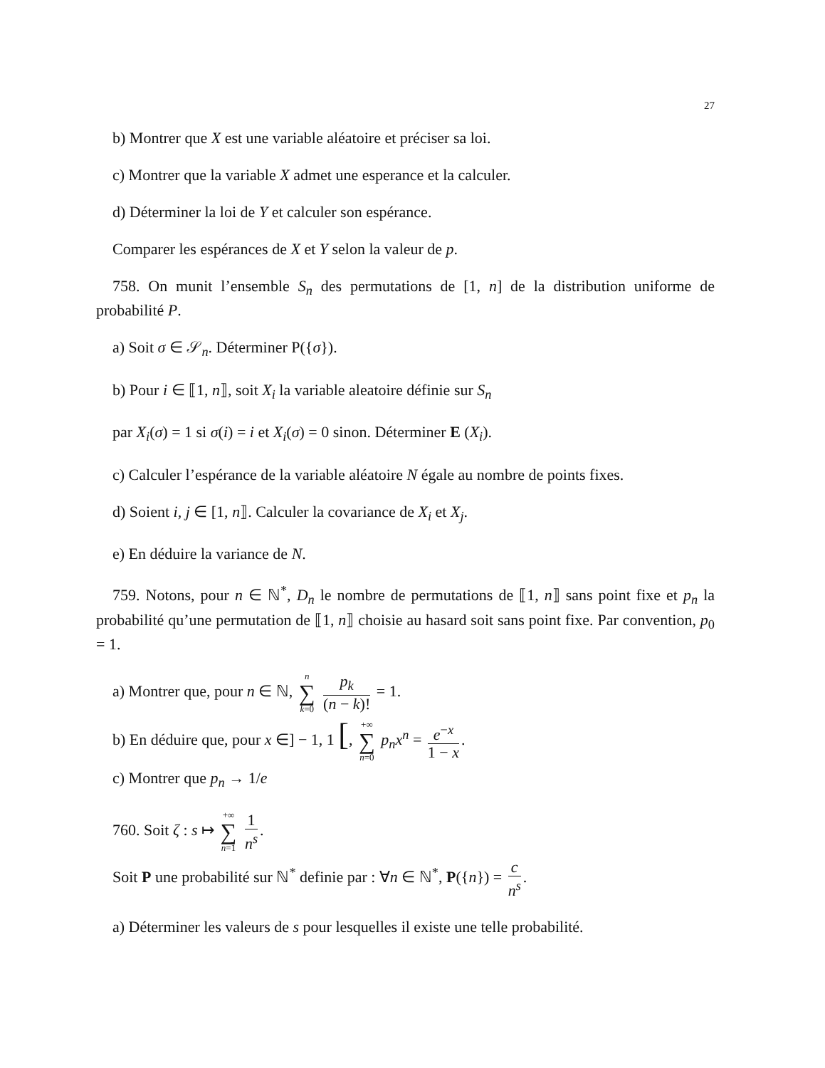27
b) Montrer que X est une variable aléatoire et préciser sa loi.
c) Montrer que la variable X admet une esperance et la calculer.
d) Déterminer la loi de Y et calculer son espérance.
Comparer les espérances de X et Y selon la valeur de p.
758. On munit l’ensemble S<sub>n</sub> des permutations de [1, n] de la distribution uniforme de probabilité P.
a) Soit σ ∈ 𝒮<sub>n</sub>. Déterminer P({σ}).
b) Pour i ∈ ⟦1, n⟧, soit X<sub>i</sub> la variable aleatoire définie sur S<sub>n</sub>
par X<sub>i</sub>(σ) = 1 si σ(i) = i et X<sub>i</sub>(σ) = 0 sinon. Déterminer E (X<sub>i</sub>).
c) Calculer l’espérance de la variable aléatoire N égale au nombre de points fixes.
d) Soient i, j ∈ [1, n⟧. Calculer la covariance de X<sub>i</sub> et X<sub>j</sub>.
e) En déduire la variance de N.
759. Notons, pour n ∈ ℕ<sup>*</sup>, D<sub>n</sub> le nombre de permutations de ⟦1, n⟧ sans point fixe et p<sub>n</sub> la probabilité qu’une permutation de ⟦1, n⟧ choisie au hasard soit sans point fixe. Par convention, p<sub>0</sub> = 1.
a) Montrer que, pour n ∈ ℕ, n ∑ k=0 p<sub>k</sub> (n − k)! = 1.
b) En déduire que, pour x ∈] − 1, 1 [, +∞ ∑ n=0 p<sub>n</sub>x<sup>n</sup> = e<sup>−x</sup> 1 − x.
c) Montrer que p<sub>n</sub> → 1/e
760. Soit ζ : s ↦ +∞ ∑ n=1 1 n<sup>s</sup>.
Soit P une probabilité sur ℕ<sup>*</sup> definie par : ∀n ∈ ℕ<sup>*</sup>, P({n}) = c n<sup>s</sup>.
a) Déterminer les valeurs de s pour lesquelles il existe une telle probabilité.